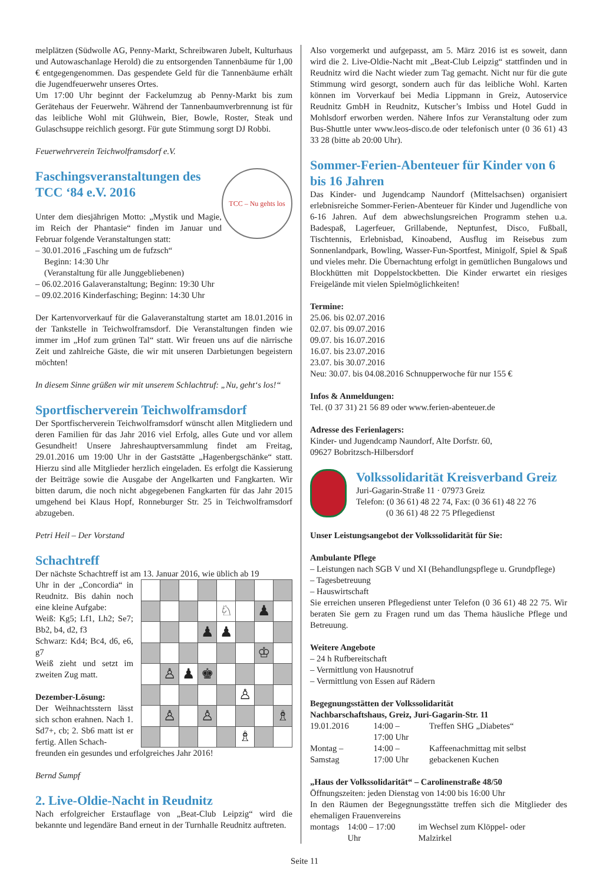melplätzen (Südwolle AG, Penny-Markt, Schreibwaren Jubelt, Kulturhaus und Autowaschanlage Herold) die zu entsorgenden Tannenbäume für 1,00 € entgegengenommen. Das gespendete Geld für die Tannenbäume erhält die Jugendfeuerwehr unseres Ortes.
Um 17:00 Uhr beginnt der Fackelumzug ab Penny-Markt bis zum Gerätehaus der Feuerwehr. Während der Tannenbaumverbrennung ist für das leibliche Wohl mit Glühwein, Bier, Bowle, Roster, Steak und Gulaschsuppe reichlich gesorgt. Für gute Stimmung sorgt DJ Robbi.
Feuerwehrverein Teichwolframsdorf e.V.
TCC – Nu gehts los
Faschingsveranstaltungen des TCC ‘84 e.V. 2016
Unter dem diesjährigen Motto: „Mystik und Magie, im Reich der Phantasie“ finden im Januar und Februar folgende Veranstaltungen statt:
– 30.01.2016 „Fasching um de fufzsch“
Beginn: 14:30 Uhr
(Veranstaltung für alle Junggebliebenen)
– 06.02.2016 Galaveranstaltung; Beginn: 19:30 Uhr
– 09.02.2016 Kinderfasching; Beginn: 14:30 Uhr
Der Kartenvorverkauf für die Galaveranstaltung startet am 18.01.2016 in der Tankstelle in Teichwolframsdorf. Die Veranstaltungen finden wie immer im „Hof zum grünen Tal“ statt. Wir freuen uns auf die närrische Zeit und zahlreiche Gäste, die wir mit unseren Darbietungen begeistern möchten!
In diesem Sinne grüßen wir mit unserem Schlachtruf: „Nu, geht‘s los!“
Sportfischerverein Teichwolframsdorf
Der Sportfischerverein Teichwolframsdorf wünscht allen Mitgliedern und deren Familien für das Jahr 2016 viel Erfolg, alles Gute und vor allem Gesundheit! Unsere Jahreshauptversammlung findet am Freitag, 29.01.2016 um 19:00 Uhr in der Gaststätte „Hagenbergschänke“ statt. Hierzu sind alle Mitglieder herzlich eingeladen. Es erfolgt die Kassierung der Beiträge sowie die Ausgabe der Angelkarten und Fangkarten. Wir bitten darum, die noch nicht abgegebenen Fangkarten für das Jahr 2015 umgehend bei Klaus Hopf, Ronneburger Str. 25 in Teichwolframsdorf abzugeben.
Petri Heil – Der Vorstand
Schachtreff
Der nächste Schachtreff ist am 13. Januar 2016, wie üblich ab 19
Uhr in der „Concordia“ in Reudnitz. Bis dahin noch eine kleine Aufgabe:
Weiß: Kg5; Lf1, Lh2; Se7; Bb2, b4, d2, f3
Schwarz: Kd4; Bc4, d6, e6, g7
Weiß zieht und setzt im zweiten Zug matt.
Dezember-Lösung:
Der Weihnachtsstern lässt sich schon erahnen. Nach 1. Sd7+, cb; 2. Sb6 matt ist er fertig. Allen Schach-
| | | | | ♘ | | ♟ | |
| | | | ♟ | ♟ | | | |
| | | | | | | ♔ | |
| | ♙ | ♟ | ♚ | | | | |
| | | | | | ♙ | | |
| | ♙ | | ♙ | | | | ♗ |
| | | | | | ♗ | | |
freunden ein gesundes und erfolgreiches Jahr 2016!
Bernd Sumpf
2. Live-Oldie-Nacht in Reudnitz
Nach erfolgreicher Erstauflage von „Beat-Club Leipzig“ wird die bekannte und legendäre Band erneut in der Turnhalle Reudnitz auftreten.
Also vorgemerkt und aufgepasst, am 5. März 2016 ist es soweit, dann wird die 2. Live-Oldie-Nacht mit „Beat-Club Leipzig“ stattfinden und in Reudnitz wird die Nacht wieder zum Tag gemacht. Nicht nur für die gute Stimmung wird gesorgt, sondern auch für das leibliche Wohl. Karten können im Vorverkauf bei Media Lippmann in Greiz, Autoservice Reudnitz GmbH in Reudnitz, Kutscher’s Imbiss und Hotel Gudd in Mohlsdorf erworben werden. Nähere Infos zur Veranstaltung oder zum Bus-Shuttle unter www.leos-disco.de oder telefonisch unter (0 36 61) 43 33 28 (bitte ab 20:00 Uhr).
Sommer-Ferien-Abenteuer für Kinder von 6 bis 16 Jahren
Das Kinder- und Jugendcamp Naundorf (Mittelsachsen) organisiert erlebnisreiche Sommer-Ferien-Abenteuer für Kinder und Jugendliche von 6-16 Jahren. Auf dem abwechslungsreichen Programm stehen u.a. Badespaß, Lagerfeuer, Grillabende, Neptunfest, Disco, Fußball, Tischtennis, Erlebnisbad, Kinoabend, Ausflug im Reisebus zum Sonnenlandpark, Bowling, Wasser-Fun-Sportfest, Minigolf, Spiel & Spaß und vieles mehr. Die Übernachtung erfolgt in gemütlichen Bungalows und Blockhütten mit Doppelstockbetten. Die Kinder erwartet ein riesiges Freigelände mit vielen Spielmöglichkeiten!
Termine:
25.06. bis 02.07.2016
02.07. bis 09.07.2016
09.07. bis 16.07.2016
16.07. bis 23.07.2016
23.07. bis 30.07.2016
Neu: 30.07. bis 04.08.2016 Schnupperwoche für nur 155 €
Infos & Anmeldungen:
Tel. (0 37 31) 21 56 89 oder www.ferien-abenteuer.de
Adresse des Ferienlagers:
Kinder- und Jugendcamp Naundorf, Alte Dorfstr. 60,
09627 Bobritzsch-Hilbersdorf
Volkssolidarität Kreisverband Greiz
Juri-Gagarin-Straße 11 · 07973 Greiz
Telefon: (0 36 61) 48 22 74, Fax: (0 36 61) 48 22 76
(0 36 61) 48 22 75 Pflegedienst
Unser Leistungsangebot der Volkssolidarität für Sie:
Ambulante Pflege
– Leistungen nach SGB V und XI (Behandlungspflege u. Grundpflege)
– Tagesbetreuung
– Hauswirtschaft
Sie erreichen unseren Pflegedienst unter Telefon (0 36 61) 48 22 75. Wir beraten Sie gern zu Fragen rund um das Thema häusliche Pflege und Betreuung.
Weitere Angebote
– 24 h Rufbereitschaft
– Vermittlung von Hausnotruf
– Vermittlung von Essen auf Rädern
Begegnungsstätten der Volkssolidarität
Nachbarschaftshaus, Greiz, Juri-Gagarin-Str. 11
| 19.01.2016 | 14:00 – 17:00 Uhr | Treffen SHG „Diabetes“ |
| Montag – Samstag | 14:00 – 17:00 Uhr | Kaffeenachmittag mit selbst gebackenen Kuchen |
„Haus der Volkssolidarität“ – Carolinenstraße 48/50
Öffnungszeiten: jeden Dienstag von 14:00 bis 16:00 Uhr
In den Räumen der Begegnungsstätte treffen sich die Mitglieder des ehemaligen Frauenvereins
| montags | 14:00 – 17:00 Uhr | im Wechsel zum Klöppel- oder Malzirkel |
Seite 11